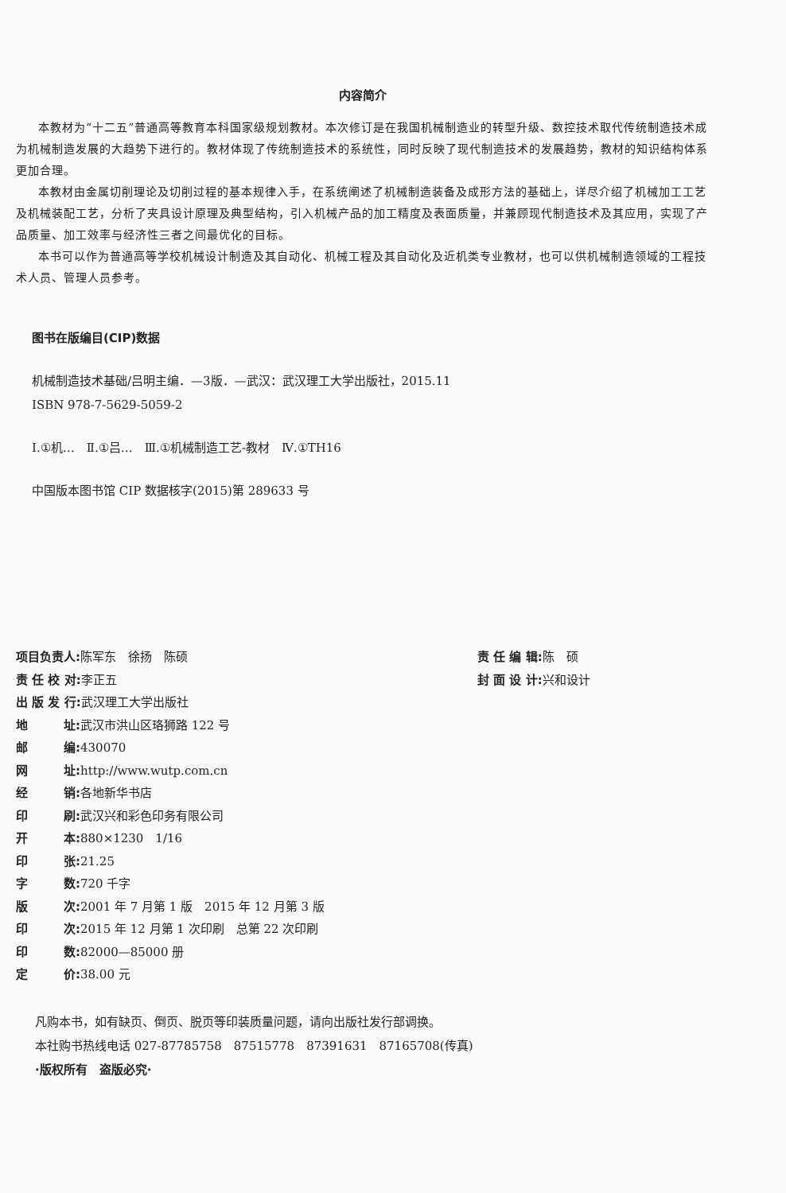内容简介
本教材为“十二五”普通高等教育本科国家级规划教材。本次修订是在我国机械制造业的转型升级、数控技术取代传统制造技术成为机械制造发展的大趋势下进行的。教材体现了传统制造技术的系统性，同时反映了现代制造技术的发展趋势，教材的知识结构体系更加合理。
本教材由金属切削理论及切削过程的基本规律入手，在系统阐述了机械制造装备及成形方法的基础上，详尽介绍了机械加工工艺及机械装配工艺，分析了夹具设计原理及典型结构，引入机械产品的加工精度及表面质量，并兼顾现代制造技术及其应用，实现了产品质量、加工效率与经济性三者之间最优化的目标。
本书可以作为普通高等学校机械设计制造及其自动化、机械工程及其自动化及近机类专业教材，也可以供机械制造领域的工程技术人员、管理人员参考。
图书在版编目(CIP)数据
机械制造技术基础/吕明主编．—3版．—武汉：武汉理工大学出版社，2015.11
ISBN 978-7-5629-5059-2
Ⅰ.①机…　Ⅱ.①吕…　Ⅲ.①机械制造工艺-教材　Ⅳ.①TH16
中国版本图书馆 CIP 数据核字(2015)第 289633 号
项目负责人: 陈军东　徐扬　陈硕
责 任 校 对: 李正五
出 版 发 行: 武汉理工大学出版社
地　　　址: 武汉市洪山区珞狮路 122 号
邮　　　编: 430070
网　　　址: http://www.wutp.com.cn
经　　　销: 各地新华书店
印　　　刷: 武汉兴和彩色印务有限公司
开　　　本: 880×1230　1/16
印　　　张: 21.25
字　　　数: 720 千字
版　　　次: 2001 年 7 月第 1 版　2015 年 12 月第 3 版
印　　　次: 2015 年 12 月第 1 次印刷　总第 22 次印刷
印　　　数: 82000—85000 册
定　　　价: 38.00 元
责 任 编 辑: 陈　硕
封 面 设 计: 兴和设计
凡购本书，如有缺页、倒页、脱页等印装质量问题，请向出版社发行部调换。
本社购书热线电话 027-87785758　87515778　87391631　87165708(传真)
·版权所有　盗版必究·